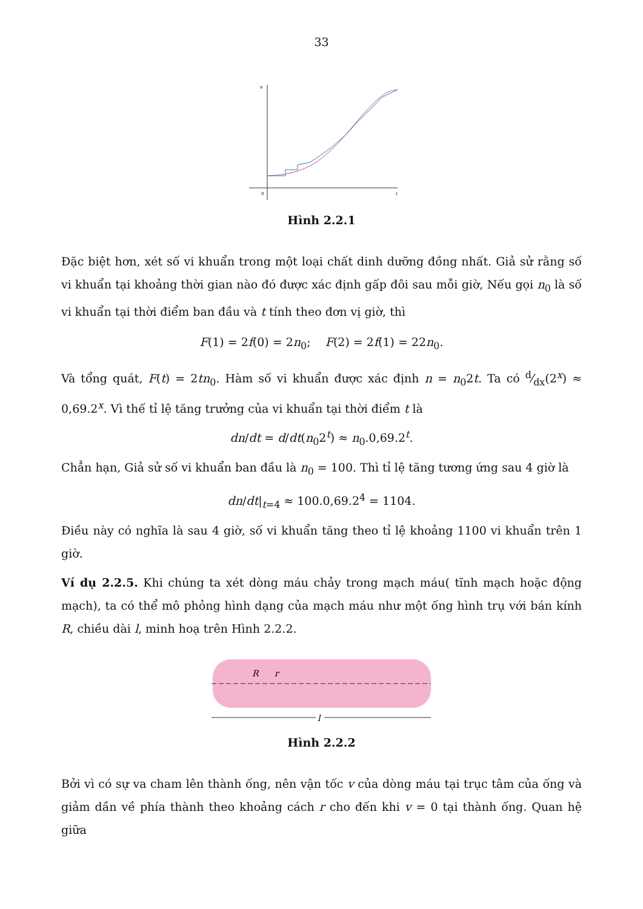33
n
0
t
Hình 2.2.1
Đặc biệt hơn, xét số vi khuẩn trong một loại chất dinh dưỡng đồng nhất. Giả sử rằng số vi khuẩn tại khoảng thời gian nào đó được xác định gấp đôi sau mỗi giờ, Nếu gọi n<sub>0</sub> là số vi khuẩn tại thời điểm ban đầu và t tính theo đơn vị giờ, thì
F(1) = 2f(0) = 2n<sub>0</sub>; F(2) = 2f(1) = 22n<sub>0</sub>.
Và tổng quát, F(t) = 2tn<sub>0</sub>. Hàm số vi khuẩn được xác định n = n<sub>0</sub>2t. Ta có d⁄dx(2<sup>x</sup>) ≈ 0,69.2<sup>x</sup>. Vì thế tỉ lệ tăng trưởng của vi khuẩn tại thời điểm t là
dn/dt = d/dt(n<sub>0</sub>2<sup>t</sup>) ≈ n<sub>0</sub>.0,69.2<sup>t</sup>.
Chẳn hạn, Giả sử số vi khuẩn ban đầu là n<sub>0</sub> = 100. Thì tỉ lệ tăng tương ứng sau 4 giờ là
dn/dt|<sub>t=4</sub> ≈ 100.0,69.2<sup>4</sup> = 1104.
Điều này có nghĩa là sau 4 giờ, số vi khuẩn tăng theo tỉ lệ khoảng 1100 vi khuẩn trên 1 giờ.
Ví dụ 2.2.5. Khi chúng ta xét dòng máu chảy trong mạch máu( tĩnh mạch hoặc động mạch), ta có thể mô phỏng hình dạng của mạch máu như một ống hình trụ với bán kính R, chiều dài l, minh hoạ trên Hình 2.2.2.
R
r
l
Hình 2.2.2
Bởi vì có sự va cham lên thành ống, nên vận tốc v của dòng máu tại trục tâm của ống và giảm dần về phía thành theo khoảng cách r cho đến khi v = 0 tại thành ống. Quan hệ giữa